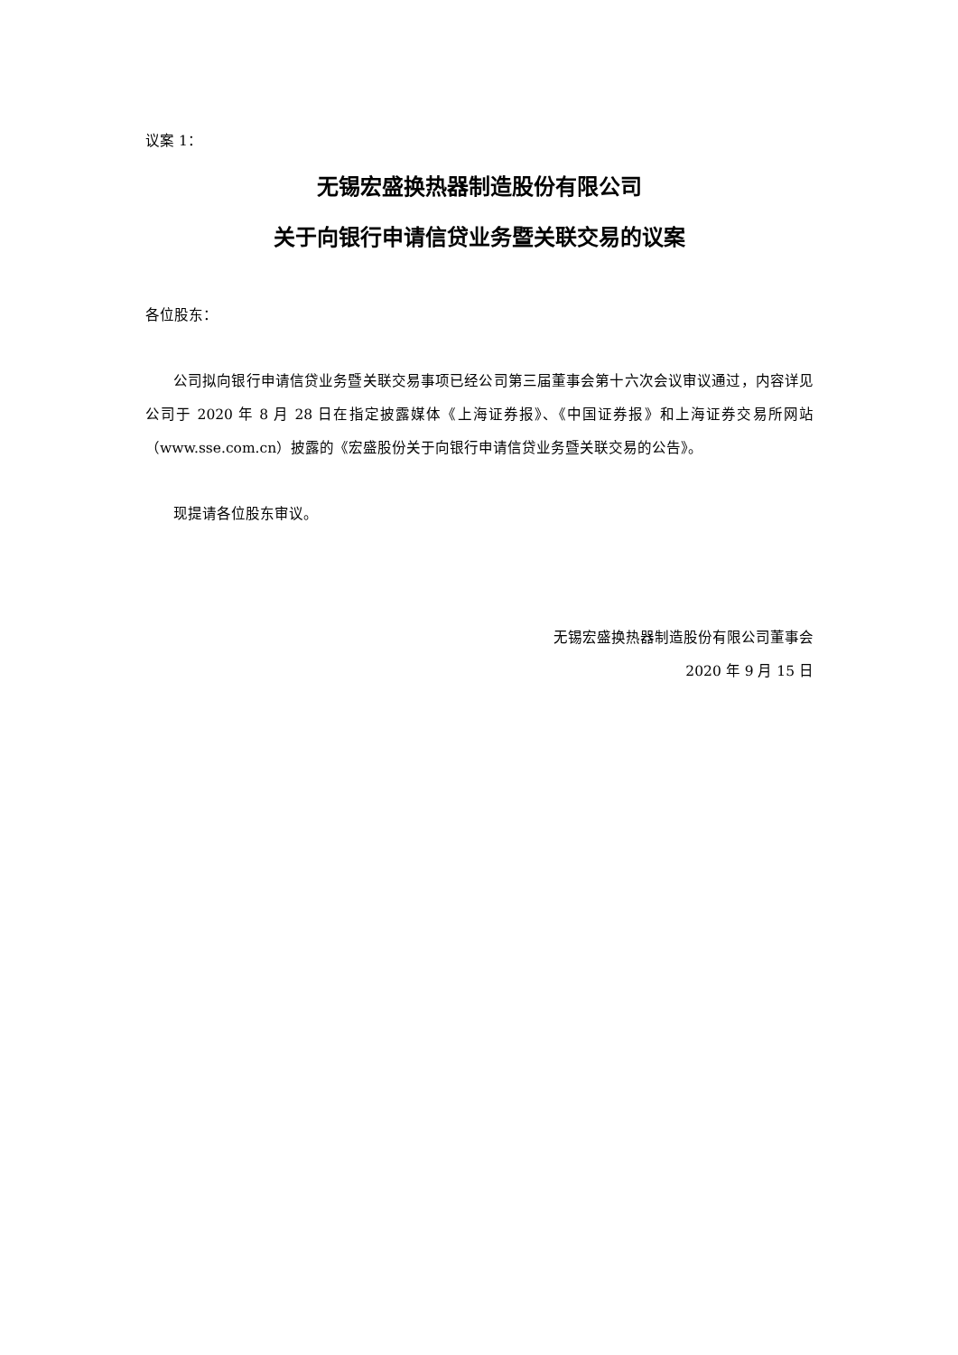议案 1：
无锡宏盛换热器制造股份有限公司
关于向银行申请信贷业务暨关联交易的议案
各位股东：
公司拟向银行申请信贷业务暨关联交易事项已经公司第三届董事会第十六次会议审议通过，内容详见公司于 2020 年 8 月 28 日在指定披露媒体《上海证券报》、《中国证券报》和上海证券交易所网站（www.sse.com.cn）披露的《宏盛股份关于向银行申请信贷业务暨关联交易的公告》。
现提请各位股东审议。
无锡宏盛换热器制造股份有限公司董事会
2020 年 9 月 15 日